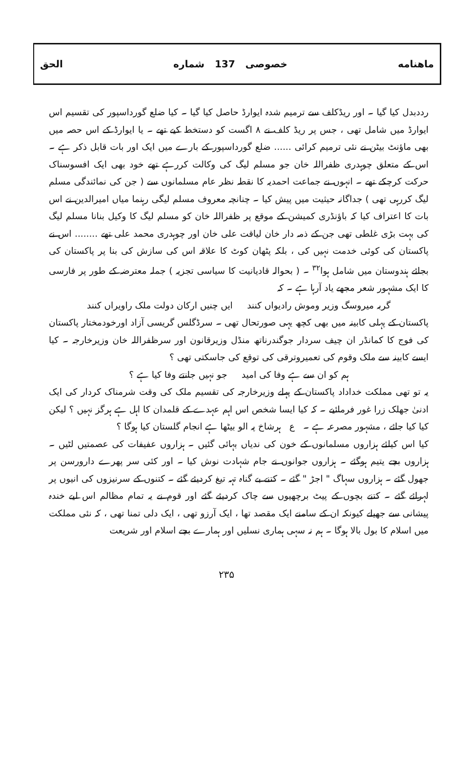ماهنامه خصوصی 137 شماره الحق
رددبدل کیا گیا ۔ اور ریڈکلف سے ترمیم شدہ ایوارڈ حاصل کیا گیا ۔ کیا ضلع گورداسپور کی تقسیم اس ایوارڈ میں شامل تھی ، جس پر ریڈ کلف نے ۸ اگست کو دستخط کیے تھے ۔ یا ایوارڈ کے اس حصہ میں بھی ماؤنٹ بیٹن نے نئی ترمیم کرائی ...... ضلع گورداسپور کے بارے میں ایک اور بات قابل ذکر ہے ۔ اس کے متعلق چوہدری ظفراللہ خان جو مسلم لیگ کی وکالت کررہے تھے خود بھی ایک افسوسناک حرکت کرچکے تھے ۔ انہوں نے جماعت احمدیہ کا نقطہ نظر عام مسلمانوں سے ( جن کی نمائندگی مسلم لیگ کررہی تھی ) جداگانہ حیثیت میں پیش کیا ۔ چنانچہ معروف مسلم لیگی رہنما میاں امیرالدین نے اس بات کا اعتراف کیا کہ باؤنڈری کمیشن کے موقع پر ظفراللہ خان کو مسلم لیگ کا وکیل بنانا مسلم لیگ کی بہت بڑی غلطی تھی جن کے ذمہ دار خان لیاقت علی خان اور چوہدری محمد علی تھے ........ اس نے پاکستان کی کوئی خدمت نہیں کی ، بلکہ پٹھان کوٹ کا علاقہ اس کی سازش کی بنا پر پاکستان کی بجائے ہندوستان میں شامل ہوا<sup>۳۲</sup> ۔ ( بحوالہ قادیانیت کا سیاسی تجزیہ ) جملہ معترضہ کے طور پر فارسی کا ایک مشہور شعر مجھے یاد آرہا ہے ۔ کہ
گربہ میروسگ وزیر وموش رادیواں کنند ایں چنیں ارکان دولت ملک راویراں کنند
پاکستان کے پہلی کابینہ میں بھی کچھ یہی صورتحال تھی ۔ سرڈگلس گریسی آزاد اورخودمختار پاکستان کی فوج کا کمانڈر ان چیف سردار جوگندرناتھ منڈل وزیرقانون اور سرظفراللہ خان وزیرخارجہ ۔ کیا ایسے کابینہ سے ملک وقوم کی تعمیروترقی کی توقع کی جاسکتی تھی ؟
ہم کو ان سے ہے وفا کی امید جو نہیں جانتے وفا کیا ہے ؟
یہ تو تھی مملکت خداداد پاکستان کے پہلے وزیرخارجہ کی تقسیم ملک کی وقت شرمناک کردار کی ایک ادنیٰ جھلک زرا غور فرمائیے ۔ کہ کیا ایسا شخص اس اہم عہدے کے قلمدان کا اہل ہے ہرگز نہیں ؟ لیکن کیا کیا جائے ، مشہور مصرعہ ہے ۔ ع ہرشاخ پہ الو بیٹھا ہے انجام گلستان کیا ہوگا ؟
کیا اس کیلئے ہزاروں مسلمانوں کے خون کی ندیاں بہائی گئیں ۔ ہزاروں عفیفات کی عصمتیں لٹیں ۔ ہزاروں بچے یتیم ہوگئے ۔ ہزاروں جوانوں نے جام شہادت نوش کیا ۔ اور کئی سر پھرے دارورسن پر جھول گئے ۔ ہزاروں سہاگ " اجڑ " گئے ۔ کتنے بے گناہ تہہ تیغ کردیئے گئے ۔ کتنوں کے سرنیزوں کی انیوں پر لہرائے گئے ۔ کتنے بچوں کے پیٹ برچھیوں سے چاک کردیئے گئے اور قوم نے یہ تمام مظالم اس لیے خندہ پیشانی سے جھیلے کیونکہ ان کے سامنے ایک مقصد تھا ، ایک آرزو تھی ، ایک دلی تمنا تھی ، کہ نئی مملکت میں اسلام کا بول بالا ہوگا ۔ ہم نہ سہی ہماری نسلیں اور ہمارے بچے اسلام اور شریعت
۲۳۵